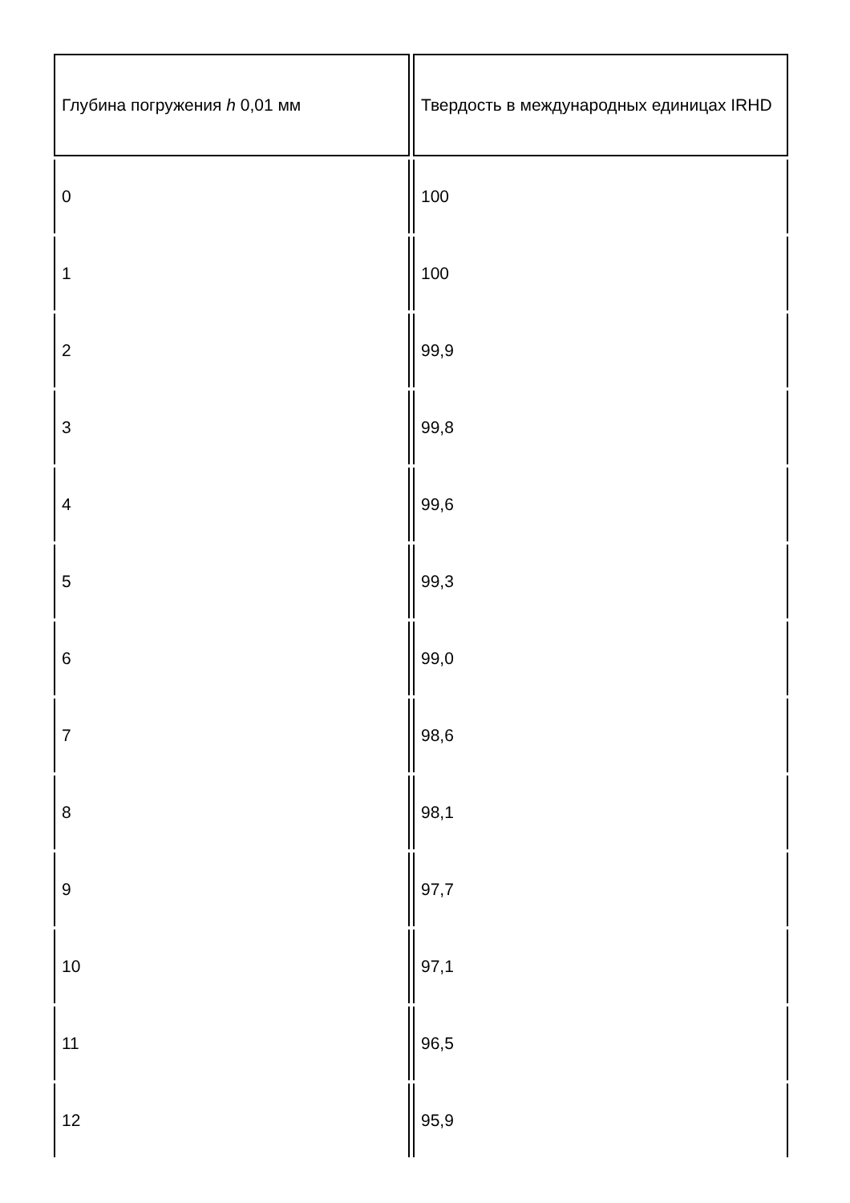| Глубина погружения h 0,01 мм | Твердость в международных единицах IRHD |
| --- | --- |
| 0 | 100 |
| 1 | 100 |
| 2 | 99,9 |
| 3 | 99,8 |
| 4 | 99,6 |
| 5 | 99,3 |
| 6 | 99,0 |
| 7 | 98,6 |
| 8 | 98,1 |
| 9 | 97,7 |
| 10 | 97,1 |
| 11 | 96,5 |
| 12 | 95,9 |